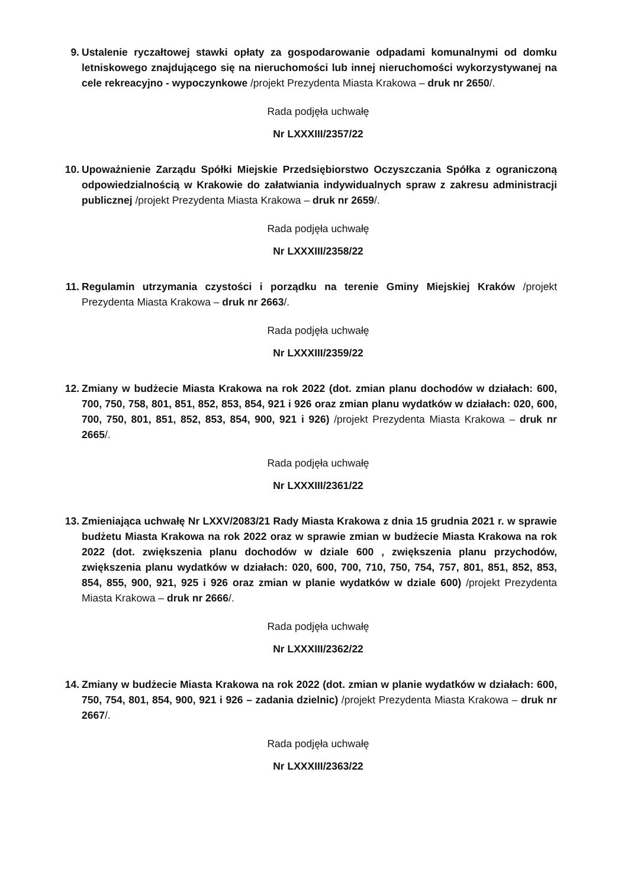9. Ustalenie ryczałtowej stawki opłaty za gospodarowanie odpadami komunalnymi od domku letniskowego znajdującego się na nieruchomości lub innej nieruchomości wykorzystywanej na cele rekreacyjno - wypoczynkowe /projekt Prezydenta Miasta Krakowa – druk nr 2650/.
Rada podjęła uchwałę
Nr LXXXIII/2357/22
10. Upoważnienie Zarządu Spółki Miejskie Przedsiębiorstwo Oczyszczania Spółka z ograniczoną odpowiedzialnością w Krakowie do załatwiania indywidualnych spraw z zakresu administracji publicznej /projekt Prezydenta Miasta Krakowa – druk nr 2659/.
Rada podjęła uchwałę
Nr LXXXIII/2358/22
11. Regulamin utrzymania czystości i porządku na terenie Gminy Miejskiej Kraków /projekt Prezydenta Miasta Krakowa – druk nr 2663/.
Rada podjęła uchwałę
Nr LXXXIII/2359/22
12. Zmiany w budżecie Miasta Krakowa na rok 2022 (dot. zmian planu dochodów w działach: 600, 700, 750, 758, 801, 851, 852, 853, 854, 921 i 926 oraz zmian planu wydatków w działach: 020, 600, 700, 750, 801, 851, 852, 853, 854, 900, 921 i 926) /projekt Prezydenta Miasta Krakowa – druk nr 2665/.
Rada podjęła uchwałę
Nr LXXXIII/2361/22
13. Zmieniająca uchwałę Nr LXXV/2083/21 Rady Miasta Krakowa z dnia 15 grudnia 2021 r. w sprawie budżetu Miasta Krakowa na rok 2022 oraz w sprawie zmian w budżecie Miasta Krakowa na rok 2022 (dot. zwiększenia planu dochodów w dziale 600 , zwiększenia planu przychodów, zwiększenia planu wydatków w działach: 020, 600, 700, 710, 750, 754, 757, 801, 851, 852, 853, 854, 855, 900, 921, 925 i 926 oraz zmian w planie wydatków w dziale 600) /projekt Prezydenta Miasta Krakowa – druk nr 2666/.
Rada podjęła uchwałę
Nr LXXXIII/2362/22
14. Zmiany w budżecie Miasta Krakowa na rok 2022 (dot. zmian w planie wydatków w działach: 600, 750, 754, 801, 854, 900, 921 i 926 – zadania dzielnic) /projekt Prezydenta Miasta Krakowa – druk nr 2667/.
Rada podjęła uchwałę
Nr LXXXIII/2363/22